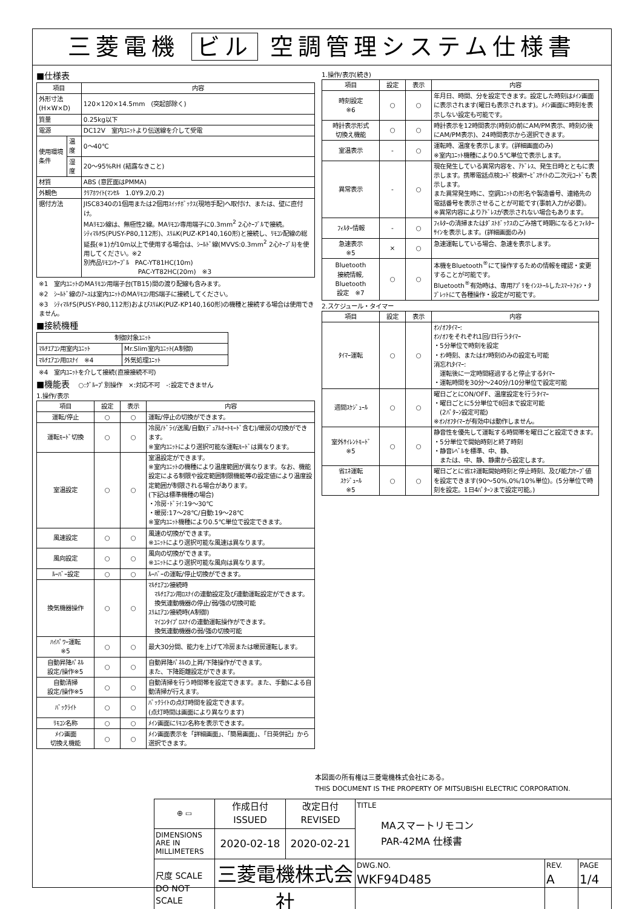三菱電機 ビル 空調管理システム仕様書
■仕様表
| 項目 | | 内容 |
| --- | --- | --- |
| 外形寸法(H×W×D) | | 120×120×14.5mm (突起部除く) |
| 質量 | | 0.25kg以下 |
| 電源 | | DC12V 室内ﾕﾆｯﾄより伝送線を介して受電 |
| 使用環境条件 | 温度 | 0～40℃ |
| | 湿度 | 20～95%RH (結露なきこと) |
| 材質 | | ABS (意匠面はPMMA) |
| 外観色 | | ｸﾘｱﾎﾜｲﾄ(ﾏﾝｾﾙ 1.0Y9.2/0.2) |
| 据付方法 | | JISC8340の1個用または2個用ｽｲｯﾁﾎﾞｯｸｽ(現地手配)へ取付け、または、壁に直付け。 MAﾘﾓｺﾝ線は、無極性2線。MAﾘﾓｺﾝ専用端子に0.3mm<sup>2</sup> 2心ｹｰﾌﾞﾙで接続。 ｼﾃｨﾏﾙﾁS(PUSY-P80,112形)、ｽﾘﾑK(PUZ-KP140,160形)と接続し、ﾘﾓｺﾝ配線の総延長(※1)が10m以上で使用する場合は、ｼｰﾙﾄﾞ線(MVVS:0.3mm<sup>2</sup> 2心ｹｰﾌﾞﾙ)を使用してください。※2 別売品ﾘﾓｺﾝｹｰﾌﾞﾙ PAC-YT81HC(10m) PAC-YT82HC(20m) ※3 |
※1　室内ﾕﾆｯﾄのMAﾘﾓｺﾝ用端子台(TB15)間の渡り配線も含みます。
※2　ｼｰﾙﾄﾞ線のｱｰｽは室内ﾕﾆｯﾄのMAﾘﾓｺﾝ用S端子に接続してください。
※3　ｼﾃｨﾏﾙﾁS(PUSY-P80,112形)およびｽﾘﾑK(PUZ-KP140,160形)の機種と接続する場合は使用できません。
■接続機種
| 制御対象ﾕﾆｯﾄ | |
| --- | --- |
| ﾏﾙﾁｴｱｺﾝ用室内ﾕﾆｯﾄ | Mr.Slim室内ﾕﾆｯﾄ(A制御) |
| ﾏﾙﾁｴｱｺﾝ用ﾛｽﾅｲ ※4 | 外気処理ﾕﾆｯﾄ |
※4　室内ﾕﾆｯﾄを介して接続(直接接続不可)
■機能表　○:ｸﾞﾙｰﾌﾟ別操作　×:対応不可　-:設定できません
1.操作/表示
| 項目 | 設定 | 表示 | 内容 |
| --- | --- | --- | --- |
| 運転/停止 | ○ | ○ | 運転/停止の切換ができます。 |
| 運転ﾓｰﾄﾞ切換 | ○ | ○ | 冷房/ﾄﾞﾗｲ/送風/自動(ﾃﾞｭｱﾙｵｰﾄﾓｰﾄﾞ含む)/暖房の切換ができます。 ※室内ﾕﾆｯﾄにより選択可能な運転ﾓｰﾄﾞは異なります。 |
| 室温設定 | ○ | ○ | 室温設定ができます。 ※室内ﾕﾆｯﾄの機種により温度範囲が異なります。なお、機能設定による制限や設定範囲制限機能等の設定値により温度設定範囲が制限される場合があります。 (下記は標準機種の場合) ・冷房･ﾄﾞﾗｲ:19～30℃ ・暖房:17～28℃/自動:19～28℃ ※室内ﾕﾆｯﾄ機種により0.5℃単位で設定できます。 |
| 風速設定 | ○ | ○ | 風速の切換ができます。 ※ﾕﾆｯﾄにより選択可能な風速は異なります。 |
| 風向設定 | ○ | ○ | 風向の切換ができます。 ※ﾕﾆｯﾄにより選択可能な風向は異なります。 |
| ﾙｰﾊﾞｰ設定 | ○ | ○ | ﾙｰﾊﾞｰの運転/停止切換ができます。 |
| 換気機器操作 | ○ | ○ | ﾏﾙﾁｴｱｺﾝ接続時 ﾏﾙﾁｴｱｺﾝ用ﾛｽﾅｲの連動設定及び連動運転設定ができます。 換気連動機器の停止/弱/強の切換可能 ｽﾘﾑｴｱｺﾝ接続時(A制御) ﾏｲｺﾝﾀｲﾌﾟﾛｽﾅｲの連動運転操作ができます。 換気連動機器の弱/強の切換可能 |
| ﾊｲﾊﾟﾜｰ運転 ※5 | ○ | ○ | 最大30分間、能力を上げて冷房または暖房運転します。 |
| 自動昇降ﾊﾟﾈﾙ 設定/操作※5 | ○ | ○ | 自動昇降ﾊﾟﾈﾙの上昇/下降操作ができます。 また、下降距離設定ができます。 |
| 自動清掃 設定/操作※5 | ○ | ○ | 自動清掃を行う時間帯を設定できます。また、手動による自動清掃が行えます。 |
| ﾊﾞｯｸﾗｲﾄ | ○ | ○ | ﾊﾞｯｸﾗｲﾄの点灯時間を設定できます。 (点灯時間は画面により異なります) |
| ﾘﾓｺﾝ名称 | ○ | ○ | ﾒｲﾝ画面にﾘﾓｺﾝ名称を表示できます。 |
| ﾒｲﾝ画面 切換え機能 | ○ | ○ | ﾒｲﾝ画面表示を「詳細画面」、「簡易画面」、「日英併記」から選択できます。 |
1.操作/表示(続き)
| 項目 | 設定 | 表示 | 内容 |
| --- | --- | --- | --- |
| 時刻設定 ※6 | ○ | ○ | 年月日、時間、分を設定できます。設定した時刻はﾒｲﾝ画面に表示されます(曜日も表示されます)。ﾒｲﾝ画面に時刻を表示しない設定も可能です。 |
| 時計表示形式 切換え機能 | ○ | ○ | 時計表示を12時間表示(時刻の前にAM/PM表示、時刻の後にAM/PM表示)、24時間表示から選択できます。 |
| 室温表示 | - | ○ | 運転時、温度を表示します。(詳細画面のみ) ※室内ﾕﾆｯﾄ機種により0.5℃単位で表示します。 |
| 異常表示 | - | ○ | 現在発生している異常内容を、ｱﾄﾞﾚｽ、発生日時とともに表示します。携帯電話点検ｺｰﾄﾞ検索ｻｰﾋﾞｽｻｲﾄの二次元ｺｰﾄﾞも表示します。 また異常発生時に、空調ﾕﾆｯﾄの形名や製造番号、連絡先の電話番号を表示させることが可能です(事前入力が必要)。 ※異常内容によりｱﾄﾞﾚｽが表示されない場合もあります。 |
| ﾌｨﾙﾀｰ情報 | - | ○ | ﾌｨﾙﾀｰの清掃またはﾀﾞｽﾄﾎﾞｯｸｽのごみ捨て時期になるとﾌｨﾙﾀｰｻｲﾝを表示します。(詳細画面のみ) |
| 急速表示 ※5 | × | ○ | 急速運転している場合、急速を表示します。 |
| Bluetooth 接続情報, Bluetooth 設定 ※7 | ○ | ○ | 本機をBluetooth<sup>®</sup>にて操作するための情報を確認・変更することが可能です。 Bluetooth<sup>®</sup>有効時は、専用ｱﾌﾟﾘをｲﾝｽﾄｰﾙしたｽﾏｰﾄﾌｫﾝ・ﾀﾌﾞﾚｯﾄにて各種操作・設定が可能です。 |
2.スケジュール・タイマー
| 項目 | 設定 | 表示 | 内容 |
| --- | --- | --- | --- |
| ﾀｲﾏｰ運転 | ○ | ○ | ｵﾝ/ｵﾌﾀｲﾏｰ: ｵﾝ/ｵﾌをそれぞれ1回/日行うﾀｲﾏｰ ・5分単位で時刻を設定 ・ｵﾝ時刻、またはｵﾌ時刻のみの設定も可能 消忘れﾀｲﾏｰ: 運転後に一定時間経過すると停止するﾀｲﾏｰ ・運転時間を30分～240分/10分単位で設定可能 |
| 週間ｽｹｼﾞｭｰﾙ | ○ | ○ | 曜日ごとにON/OFF、温度設定を行うﾀｲﾏｰ ・曜日ごとに5分単位で8回まで設定可能 (2ﾊﾟﾀｰﾝ設定可能) ※ｵﾝ/ｵﾌﾀｲﾏｰが有効中は動作しません。 |
| 室外ｻｲﾚﾝﾄﾓｰﾄﾞ ※5 | ○ | ○ | 静音性を優先して運転する時間帯を曜日ごと設定できます。 ・5分単位で開始時刻と終了時刻 ・静音ﾚﾍﾞﾙを標準、中、静、 または、中、静、静粛から設定します。 |
| 省ｴﾈ運転 ｽｹｼﾞｭｰﾙ ※5 | ○ | ○ | 曜日ごとに省ｴﾈ運転開始時刻と停止時刻、及び能力ｾｰﾌﾞ値を設定できます(90～50%,0%/10%単位)。(5分単位で時刻を設定。1日4ﾊﾟﾀｰﾝまで設定可能。) |
本図面の所有権は三菱電機株式会社にある。
THIS DOCUMENT IS THE PROPERTY OF MITSUBISHI ELECTRIC CORPORATION.
| ⊕ ▭ | 作成日付 ISSUED | 改定日付 REVISED | TITLE MAスマートリモコン PAR-42MA 仕様書 | | |
| DIMENSIONS ARE IN MILLIMETERS | 2020-02-18 | 2020-02-21 | | | |
| 尺度 SCALE DO NOT SCALE | 三菱電機株式会社 | | DWG.NO. WKF94D485 | REV. A | PAGE 1/4 |